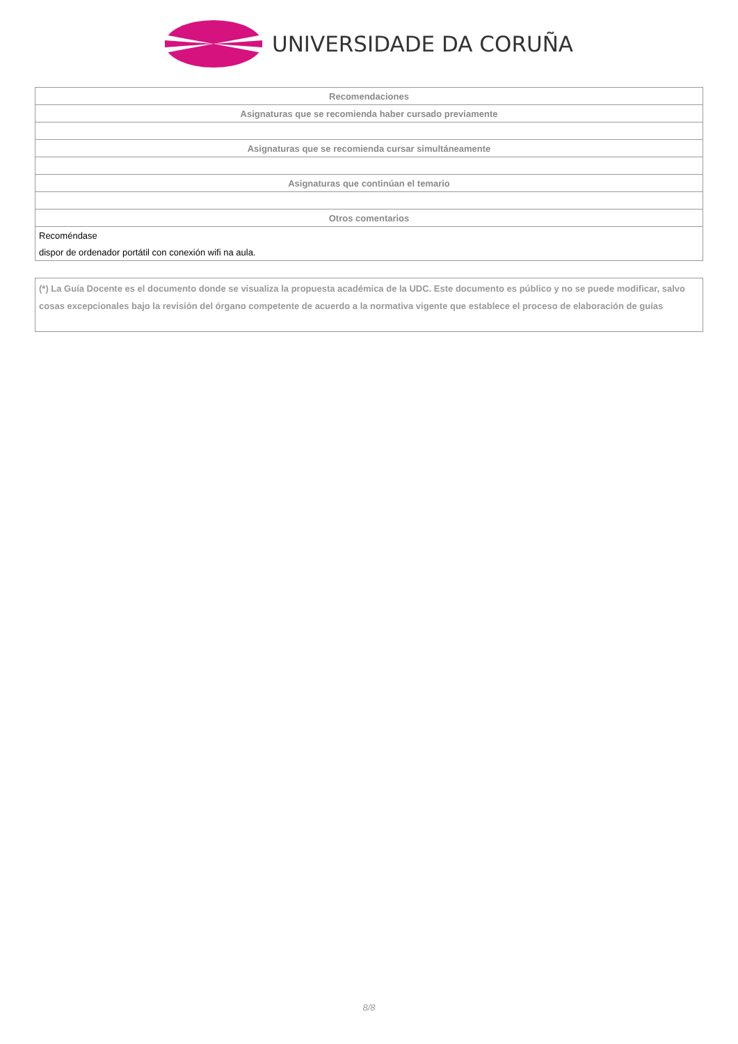UNIVERSIDADE DA CORUÑA
| Recomendaciones |
| --- |
| Asignaturas que se recomienda haber cursado previamente |
| Asignaturas que se recomienda cursar simultáneamente |
| Asignaturas que continúan el temario |
| Otros comentarios |
| Recoméndase |
| dispor de ordenador portátil con conexión wifi na aula. |
(*) La Guía Docente es el documento donde se visualiza la propuesta académica de la UDC. Este documento es público y no se puede modificar, salvo cosas excepcionales bajo la revisión del órgano competente de acuerdo a la normativa vigente que establece el proceso de elaboración de guías
8/8